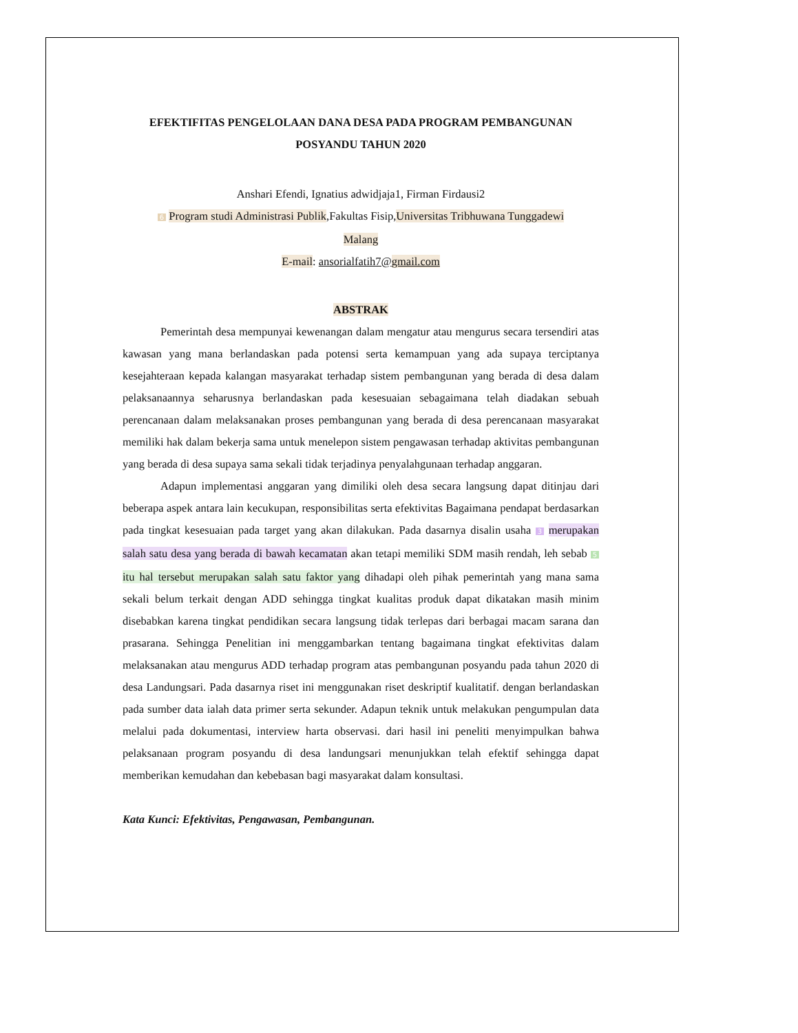EFEKTIFITAS PENGELOLAAN DANA DESA PADA PROGRAM PEMBANGUNAN POSYANDU TAHUN 2020
Anshari Efendi, Ignatius adwidjaja1, Firman Firdausi2
6 Program studi Administrasi Publik,Fakultas Fisip,Universitas Tribhuwana Tunggadewi
Malang
E-mail: ansorialfatih7@gmail.com
ABSTRAK
Pemerintah desa mempunyai kewenangan dalam mengatur atau mengurus secara tersendiri atas kawasan yang mana berlandaskan pada potensi serta kemampuan yang ada supaya terciptanya kesejahteraan kepada kalangan masyarakat terhadap sistem pembangunan yang berada di desa dalam pelaksanaannya seharusnya berlandaskan pada kesesuaian sebagaimana telah diadakan sebuah perencanaan dalam melaksanakan proses pembangunan yang berada di desa perencanaan masyarakat memiliki hak dalam bekerja sama untuk menelepon sistem pengawasan terhadap aktivitas pembangunan yang berada di desa supaya sama sekali tidak terjadinya penyalahgunaan terhadap anggaran.
Adapun implementasi anggaran yang dimiliki oleh desa secara langsung dapat ditinjau dari beberapa aspek antara lain kecukupan, responsibilitas serta efektivitas Bagaimana pendapat berdasarkan pada tingkat kesesuaian pada target yang akan dilakukan. Pada dasarnya disalin usaha 3 merupakan salah satu desa yang berada di bawah kecamatan akan tetapi memiliki SDM masih rendah, leh sebab 5 itu hal tersebut merupakan salah satu faktor yang dihadapi oleh pihak pemerintah yang mana sama sekali belum terkait dengan ADD sehingga tingkat kualitas produk dapat dikatakan masih minim disebabkan karena tingkat pendidikan secara langsung tidak terlepas dari berbagai macam sarana dan prasarana. Sehingga Penelitian ini menggambarkan tentang bagaimana tingkat efektivitas dalam melaksanakan atau mengurus ADD terhadap program atas pembangunan posyandu pada tahun 2020 di desa Landungsari. Pada dasarnya riset ini menggunakan riset deskriptif kualitatif. dengan berlandaskan pada sumber data ialah data primer serta sekunder. Adapun teknik untuk melakukan pengumpulan data melalui pada dokumentasi, interview harta observasi. dari hasil ini peneliti menyimpulkan bahwa pelaksanaan program posyandu di desa landungsari menunjukkan telah efektif sehingga dapat memberikan kemudahan dan kebebasan bagi masyarakat dalam konsultasi.
Kata Kunci: Efektivitas, Pengawasan, Pembangunan.